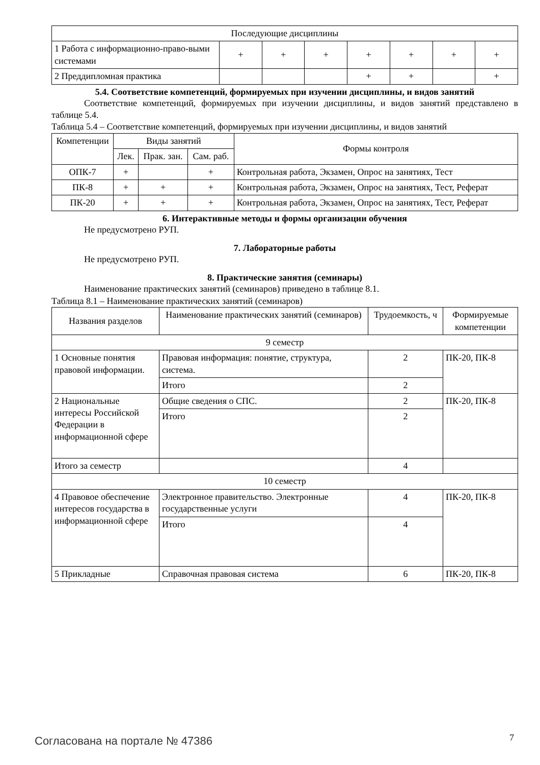| Последующие дисциплины | | | | | | | |
| 1 Работа с информационно-право-выми системами | + | + | + | + | + | + | + |
| 2 Преддипломная практика | | | | + | + | | + |
5.4. Соответствие компетенций, формируемых при изучении дисциплины, и видов занятий
Соответствие компетенций, формируемых при изучении дисциплины, и видов занятий представлено в таблице 5.4.
Таблица 5.4 – Соответствие компетенций, формируемых при изучении дисциплины, и видов занятий
| Компетенции | Виды занятий | | | Формы контроля |
| --- | --- | --- | --- | --- |
| | Лек. | Прак. зан. | Сам. раб. | |
| ОПК-7 | + | | + | Контрольная работа, Экзамен, Опрос на занятиях, Тест |
| ПК-8 | + | + | + | Контрольная работа, Экзамен, Опрос на занятиях, Тест, Реферат |
| ПК-20 | + | + | + | Контрольная работа, Экзамен, Опрос на занятиях, Тест, Реферат |
6. Интерактивные методы и формы организации обучения
Не предусмотрено РУП.
7. Лабораторные работы
Не предусмотрено РУП.
8. Практические занятия (семинары)
Наименование практических занятий (семинаров) приведено в таблице 8.1.
Таблица 8.1 – Наименование практических занятий (семинаров)
| Названия разделов | Наименование практических занятий (семинаров) | Трудоемкость, ч | Формируемые компетенции |
| --- | --- | --- | --- |
| 9 семестр | | | |
| 1 Основные понятия правовой информации. | Правовая информация: понятие, структура, система. | 2 | ПК-20, ПК-8 |
| | Итого | 2 | |
| 2 Национальные интересы Российской Федерации в информационной сфере | Общие сведения о СПС. | 2 | ПК-20, ПК-8 |
| | Итого | 2 | |
| Итого за семестр | | 4 | |
| 10 семестр | | | |
| 4 Правовое обеспечение интересов государства в информационной сфере | Электронное правительство. Электронные государственные услуги | 4 | ПК-20, ПК-8 |
| | Итого | 4 | |
| 5 Прикладные | Справочная правовая система | 6 | ПК-20, ПК-8 |
Согласована на портале № 47386 7